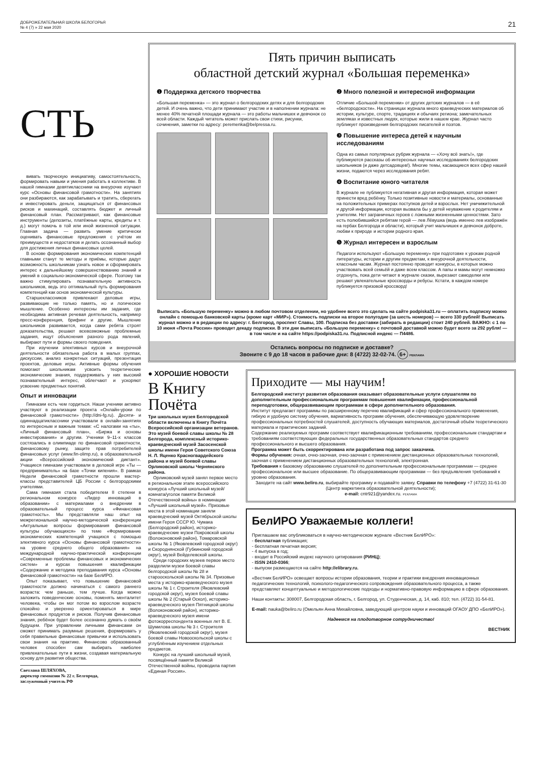ДОБРОЖЕЛАТЕЛЬНАЯ ШКОЛА БЕЛОГОРЬЯ
№ 4 (7) » 22 мая 2020
21
СТЬ
вивать творческую инициативу, самостоятельность, формировать навыки и умения работать в коллективе. В нашей гимназии девятиклассники на внеурочке изучают курс «Основы финансовой грамотности». На занятиях они разбираются, как зарабатывать и тратить, сберегать и инвестировать деньги, защищаться от финансовых рисков и махинаций, составлять бюджет и личный финансовый план. Рассматривают, как финансовые инструменты (депозиты, платёжные карты, кредиты и т. д.) могут помочь в той или иной жизненной ситуации. Главная задача — развить умение критически оценивать финансовые предложения с учётом их преимуществ и недостатков и делать осознанный выбор для достижения личных финансовых целей.
В основе формирования экономических компетенций главными станут те методы и приёмы, которые дадут возможность школьникам узнать новое и сформировать интерес к дальнейшему совершенствованию знаний и умений в социально-экономической сфере. Поэтому так важно стимулировать познавательную активность школьников, ведь это оптимальный путь формирования компетенций как основ экономической культуры.
Старшеклассников привлекают деловые игры, развивающие не только память, но и логическое мышление. Особенно интересны им задания, где необходима активная речевая деятельность, например пресс-конференция, брифинг и другие. Мышление школьников развивается, когда сами ребята строят доказательства, решают всевозможные проблемные задания, ищут объяснения разного рода явлений, выбирают пути и формы своего поведения.
При изучении элективных курсов и внеурочной деятельности обязательна работа в малых группах, дискуссии, анализ конкретных ситуаций, презентация проектов, деловые игры. Активные формы обучения помогают школьникам усвоить теоретические экономические знания, поддерживать у них высокий познавательный интерес, облегчают и ускоряют усвоение предметных понятий.
Опыт и инновации
Гимназии есть чем гордиться. Наши ученики активно участвуют в реализации проекта «Онлайн-уроки по финансовой грамотности» (http://dni-fg.ru). Десяти- и одиннадцатиклассники участвовали в онлайн-занятиях по интересным и важным темам: «С налогами на «ты», «Личный финансовый план», «Биржа и основы инвестирования» и другим. Ученики 9–11-х классов состязались в олимпиаде по финансовой грамотности, финансовому рынку, защите прав потребителей финансовых услуг (www.fin-olimp.ru), в образовательной акции «Всероссийский экономический диктант». Учащиеся гимназии участвовали в деловой игре «Ты — предприниматель» на базе «Точки кипения». В рамках Недели финансовой грамотности прошли мастер-классы представителей ЦБ России с белгородскими учителями.
Сама гимназия стала победителем II степени в региональном конкурсе «Лидер инноваций в образовании» с материалами о внедрении в образовательный процесс курса «Финансовая грамотность». Мы представляли наш опыт на межрегиональной научно-методической конференции «Актуальные вопросы формирования финансовой культуры обучающихся» по теме «Формирование экономических компетенций учащихся с помощью элективного курса «Основы финансовой грамотности» на уровне среднего общего образования» на международной научно-практической конференции «Современные проблемы финансовых и экономических систем» и курсах повышения квалификации «Содержание и методика преподавания курса «Основы финансовой грамотности» на базе БелИРО.
Опыт показывает, что повышение финансовой грамотности должно начинаться с самого раннего возраста: чем раньше, тем лучше. Когда можно заложить поведенческие основы, поменять менталитет человека, чтобы он мог потом во взрослом возрасте спокойно и уверенно ориентироваться в мире финансовых продуктов и рисков. Получив финансовые знания, ребёнок будет более осознанно думать о своём будущем. При управлении личными финансами он сможет принимать разумные решения, формировать у себя правильные финансовые привычки и использовать свои знания на практике. Финансово образованный человек способен сам выбирать наиболее привлекательные пути в жизни, создавая материальную основу для развития общества.
Светлана ШЛЯХОВА,
директор гимназии № 22 г. Белгорода,
заслуженный учитель РФ
Пять причин выписать
областной детский журнал «Большая переменка»
❶ Поддержка детского творчества
«Большая переменка» — это журнал о белгородских детях и для белгородских детей. И очень важно, что дети принимают участие и в наполнении журнала: не менее 40% печатной площади журнала — это работы мальчишек и девчонок со всей области. Каждый читатель может прислать свои стихи, рисунки, сочинения, заметки по адресу: peremenka@belpressa.ru.
❷ Много полезной и интересной информации
Отличие «Большой переменки» от других детских журналов — в её «белгородскости». На страницах журнала много краеведческих материалов об истории, культуре, спорте, традициях и обычаях региона; замечательных земляках и известных людях, которые жили в нашем крае. Журнал часто публикует произведения белгородских писателей и поэтов.
❸ Повышение интереса детей к научным исследованиям
Одна из самых популярных рубрик журнала — «Хочу всё знать!», где публикуются рассказы об интересных научных исследованиях белгородских школьников (и даже детсадовцев!). Многие темы, касающиеся всех сфер нашей жизни, подаются через исследования ребят.
❹ Воспитание юного читателя
В журнале не публикуется негативная и другая информация, которая может принести вред ребёнку. Только позитивные новости и материалы, основанные на положительных примерах поступков детей и взрослых. Нет уничижительной и другой информации, которая вызвала бы у детей неуважение к родителям и учителям. Нет заграничных героев с ложными жизненными ценностями. Зато есть полюбившийся ребятам герой — лев Лёвушка (ведь именно лев изображён на гербах Белгорода и области), который учит мальчишек и девчонок доброте, любви к природе и истории родного края.
❺ Журнал интересен и взрослым
Педагоги используют «Большую переменку» при подготовке к урокам родной литературы, истории и другим предметам, к внеурочной деятельности, классным часам. Журнал постоянно проводит конкурсы, в которых можно участвовать всей семьёй и даже всем классом. А папы и мамы могут немножко отдохнуть, пока дети читают в журнале сказки, вырезают самоделки или решают увлекательные кроссворды и ребусы. Кстати, в каждом номере публикуется призовой кроссворд!
Выписать «Большую переменку» можно в любом почтовом отделении, но удобнее всего это сделать на сайте podpiska31.ru — оплатить подписку можно онлайн с помощью банковской карты (кроме карт «МИР»). Стоимость подписки на второе полугодие (за шесть номеров) — всего 330 рублей! Выписать журнал можно и в редакции по адресу: г. Белгород, проспект Славы, 100. Подписка без доставки (забирать в редакции) стоит 240 рублей. ВАЖНО: с 1 по 10 июня «Почта России» проводит декаду подписки. В эти дни выписать «Большую переменку» с почтовой доставкой можно будет всего за 292 рубля! — в том числе и на сайте https://podpiska31.ru. Подписной индекс — П4486.
Остались вопросы по подписке и доставке?
Звоните с 9 до 18 часов в рабочие дни: 8 (4722) 32-02-74. 6+ РЕКЛАМА
● ХОРОШИЕ НОВОСТИ
В Книгу Почёта
Три школьных музея Белгородской области включены в Книгу Почёта Всероссийской организации ветеранов. Это музей боевой славы школы № 28 Белгорода, комплексный историко-краеведческий музей Засосенской школы имени Героя Советского Союза Н. Л. Яценко Красногвардейского района и музей боевой славы Орликовской школы Чернянского района.
Орликовский музей занял первое место в региональном этапе всероссийского конкурса «Лучший школьный музей/комната/уголок памяти Великой Отечественной войны» в номинации «Лучший школьный музей». Призовые места в этой номинации заняли краеведческий музей Октябрьской школы имени Героя СССР Ю. Чумака (Белгородский район), историко-краеведческие музеи Покровской школы (Волоконовский район), Томаровской школы № 1 (Яковлевский городской округ) и Скороднянской (Губкинский городской округ), музей Вейделевской школы.
Среди городских музеев первое место разделили музеи боевой славы белгородской школы № 28 и старооскольской школы № 34. Призовые места у историко-краеведческого музея школы № 1 г. Строителя (Яковлевский городской округ), музея боевой славы школы № 2 (Старый Оскол), историко-краеведческого музея Пятницкой школы (Волоконовский район), историко-краеведческого музея имени фотокорреспондента военных лет В. Е. Шумилова школы № 3 г. Строителя (Яковлевский городской округ), музея боевой славы Новооскольской школы с углублённым изучением отдельных предметов.
Конкурс на лучший школьный музей, посвящённый памяти Великой Отечественной войны, проводила партия «Единая Россия».
Приходите — мы научим!
Белгородский институт развития образования оказывает образовательные услуги слушателям по дополнительным профессиональным программам повышения квалификации, профессиональной переподготовки, общеразвивающим программам в сфере дополнительного образования.
Институт предлагает программы по расширенному перечню квалификаций и сфер профессионального применения, гибкую и удобную систему обучения, вариативность программ обучения, обеспечивающую удовлетворение профессиональных потребностей слушателей, доступность обучающих материалов, достаточный объём теоретического материала и практических заданий.
Содержание реализуемых программ соответствует квалификационным требованиям, профессиональным стандартам и требованиям соответствующих федеральных государственных образовательных стандартов среднего профессионального и высшего образования.
Программа может быть скорректирована или разработана под запрос заказчика.
Формы обучения: очная, очно-заочная, очно-заочная с применением дистанционных образовательных технологий, заочная с применением дистанционных образовательных технологий, электронная.
Требования к базовому образованию слушателей по дополнительным профессиональным программам — среднее профессиональное или высшее образование. По общеразвивающим программам — без предъявления требований к уровню образования.
Заходите на сайт www.beliro.ru, выбирайте программу и подавайте заявку. Справки по телефону +7 (4722) 31-61-30 (Центр маркетинга образовательной деятельности);
e-mail: cntr921@yandex.ru. РЕКЛАМА
БелИРО Уважаемые коллеги!
Приглашаем вас опубликоваться в научно-методическом журнале «Вестник БелИРО»:
- бесплатная публикация;
- бесплатная печатная версия;
- 4 выпуска в год;
- входит в Российский индекс научного цитирования (РИНЦ);
- ISSN 2410-0366;
- выпуски размещаются на сайте http://elibrary.ru.
«Вестник БелИРО» освещает вопросы истории образования, теории и практики внедрения инновационных педагогических технологий, психолого-педагогического сопровождения образовательного процесса, а также представляет концептуальные и методологические подходы и нормативно-правовую информацию в сфере образования.
Наши контакты: 308007, Белгородская область, г. Белгород, ул. Студенческая, д. 14, каб. 810; тел. (4722) 31-54-81.
E-mail: nauka@beliro.ru (Омельян Анна Михайловна, заведующий центром науки и инноваций ОГАОУ ДПО «БелИРО»).
Надеемся на плодотворное сотрудничество!
ВЕСТНИК